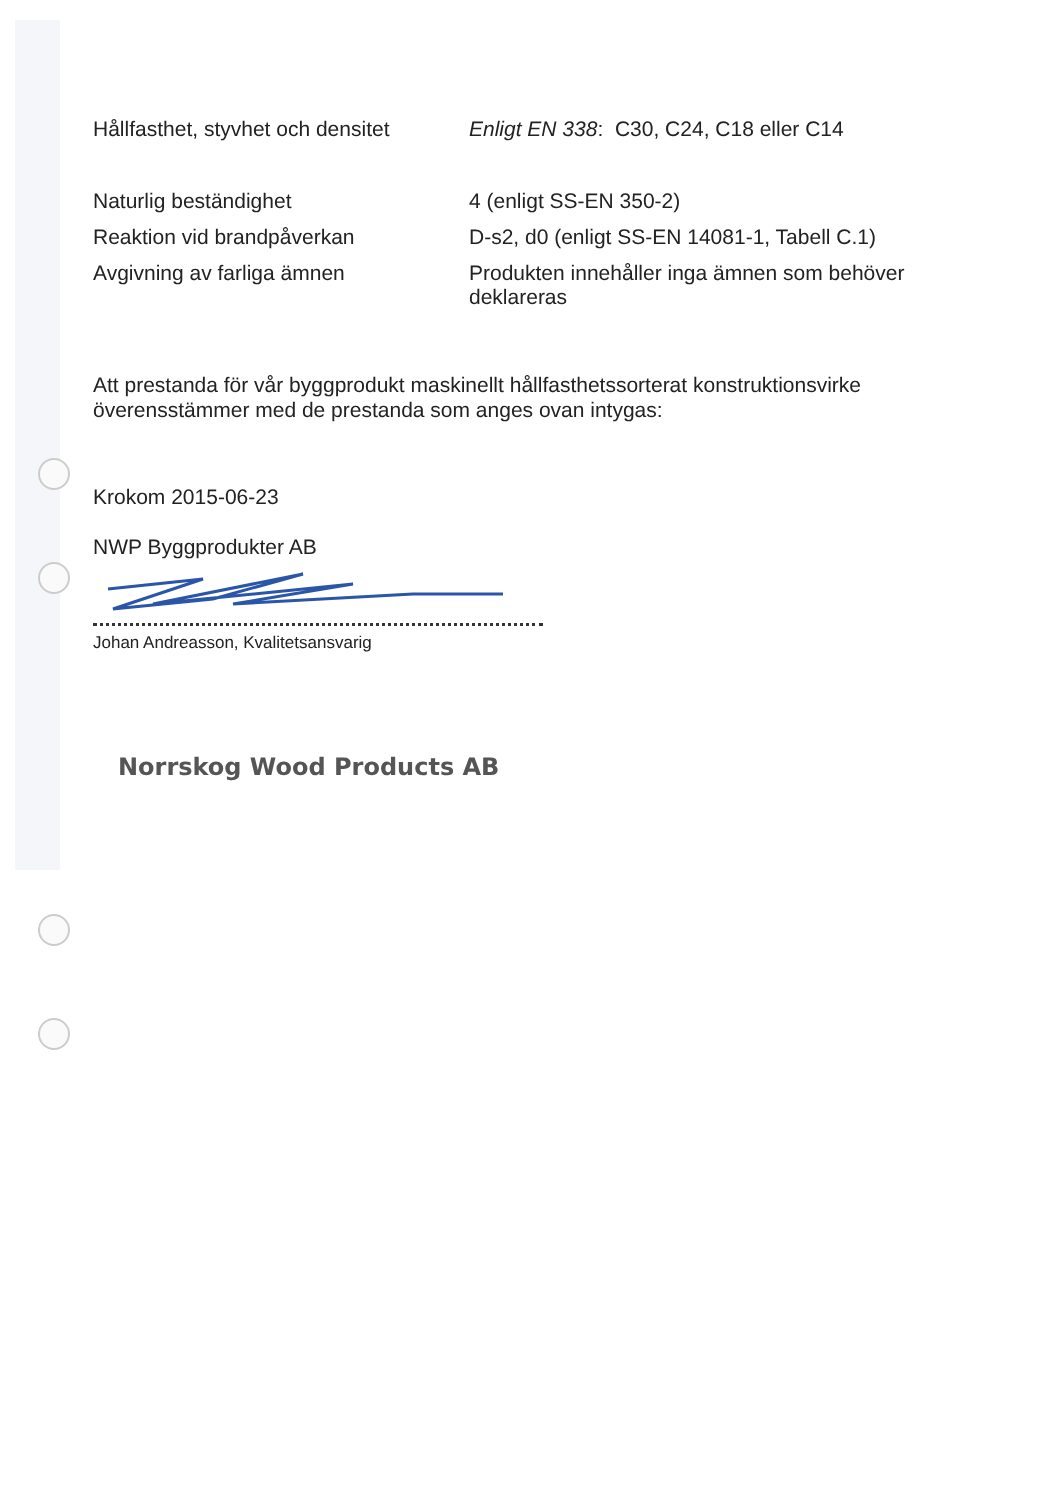| Hållfasthet, styvhet och densitet | Enligt EN 338 : C30, C24, C18 eller C14 |
| Naturlig beständighet | 4 (enligt SS-EN 350-2) |
| Reaktion vid brandpåverkan | D-s2, d0 (enligt SS-EN 14081-1, Tabell C.1) |
| Avgivning av farliga ämnen | Produkten innehåller inga ämnen som behöver deklareras |
Att prestanda för vår byggprodukt maskinellt hållfasthetssorterat konstruktionsvirke överensstämmer med de prestanda som anges ovan intygas:
Krokom 2015-06-23
NWP Byggprodukter AB
Johan Andreasson, Kvalitetsansvarig
Norrskog Wood Products AB